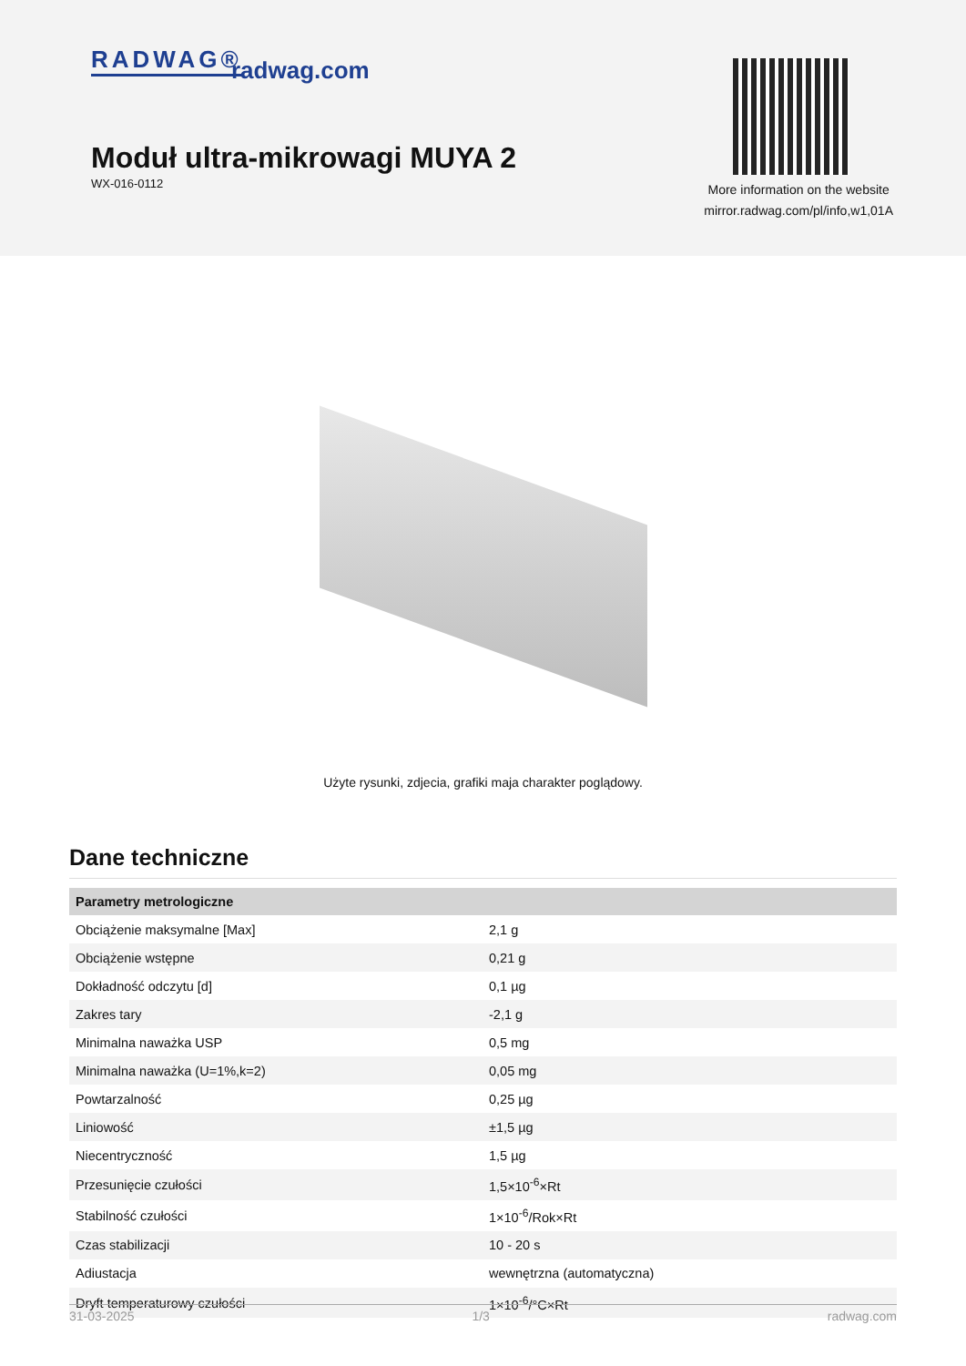RADWAG® radwag.com
Moduł ultra-mikrowagi MUYA 2
WX-016-0112
More information on the website
mirror.radwag.com/pl/info,w1,01A
Użyte rysunki, zdjecia, grafiki maja charakter poglądowy.
Dane techniczne
| Parametry metrologiczne | |
| --- | --- |
| Obciążenie maksymalne [Max] | 2,1 g |
| Obciążenie wstępne | 0,21 g |
| Dokładność odczytu [d] | 0,1 µg |
| Zakres tary | -2,1 g |
| Minimalna naważka USP | 0,5 mg |
| Minimalna naważka (U=1%,k=2) | 0,05 mg |
| Powtarzalność | 0,25 µg |
| Liniowość | ±1,5 µg |
| Niecentryczność | 1,5 µg |
| Przesunięcie czułości | 1,5×10<sup>-6</sup>×Rt |
| Stabilność czułości | 1×10<sup>-6</sup>/Rok×Rt |
| Czas stabilizacji | 10 - 20 s |
| Adiustacja | wewnętrzna (automatyczna) |
| Dryft temperaturowy czułości | 1×10<sup>-6</sup>/°C×Rt |
31-03-2025 1/3 radwag.com